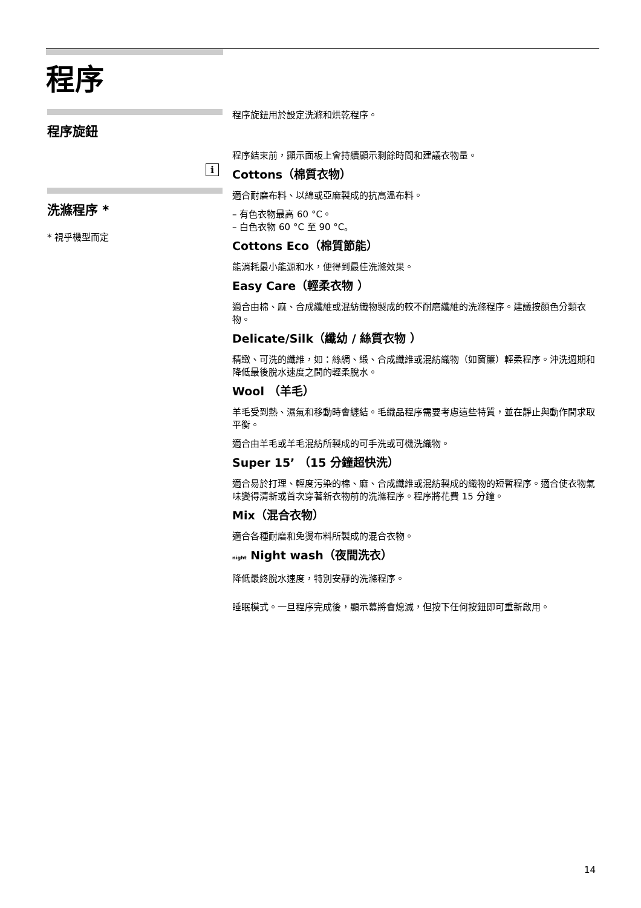程序
程序旋鈕
i
洗滌程序 *
* 視乎機型而定
程序旋鈕用於設定洗滌和烘乾程序。
程序結束前，顯示面板上會持續顯示剩餘時間和建議衣物量。
Cottons（棉質衣物）
適合耐磨布料、以綿或亞麻製成的抗高溫布料。
– 有色衣物最高 60 °C。
– 白色衣物 60 °C 至 90 °C。
Cottons Eco（棉質節能）
能消耗最小能源和水，便得到最佳洗滌效果。
Easy Care（輕柔衣物 ）
適合由棉、麻、合成纖維或混紡織物製成的較不耐磨纖維的洗滌程序。建議按顏色分類衣物。
Delicate/Silk（纖幼 / 絲質衣物 ）
精緻、可洗的纖維，如：絲綢、緞、合成纖維或混紡織物（如窗簾）輕柔程序。沖洗週期和降低最後脫水速度之間的輕柔脫水。
Wool （羊毛）
羊毛受到熱、濕氣和移動時會纏結。毛織品程序需要考慮這些特質，並在靜止與動作間求取平衡。
適合由羊毛或羊毛混紡所製成的可手洗或可機洗織物。
Super 15’ （15 分鐘超快洗）
適合易於打理、輕度污染的棉、麻、合成纖維或混紡製成的織物的短暫程序。適合使衣物氣味變得清新或首次穿著新衣物前的洗滌程序。程序將花費 15 分鐘。
Mix（混合衣物）
適合各種耐磨和免燙布料所製成的混合衣物。
night Night wash（夜間洗衣）
降低最終脫水速度，特別安靜的洗滌程序。
睡眠模式。一旦程序完成後，顯示幕將會熄滅，但按下任何按鈕即可重新啟用。
14